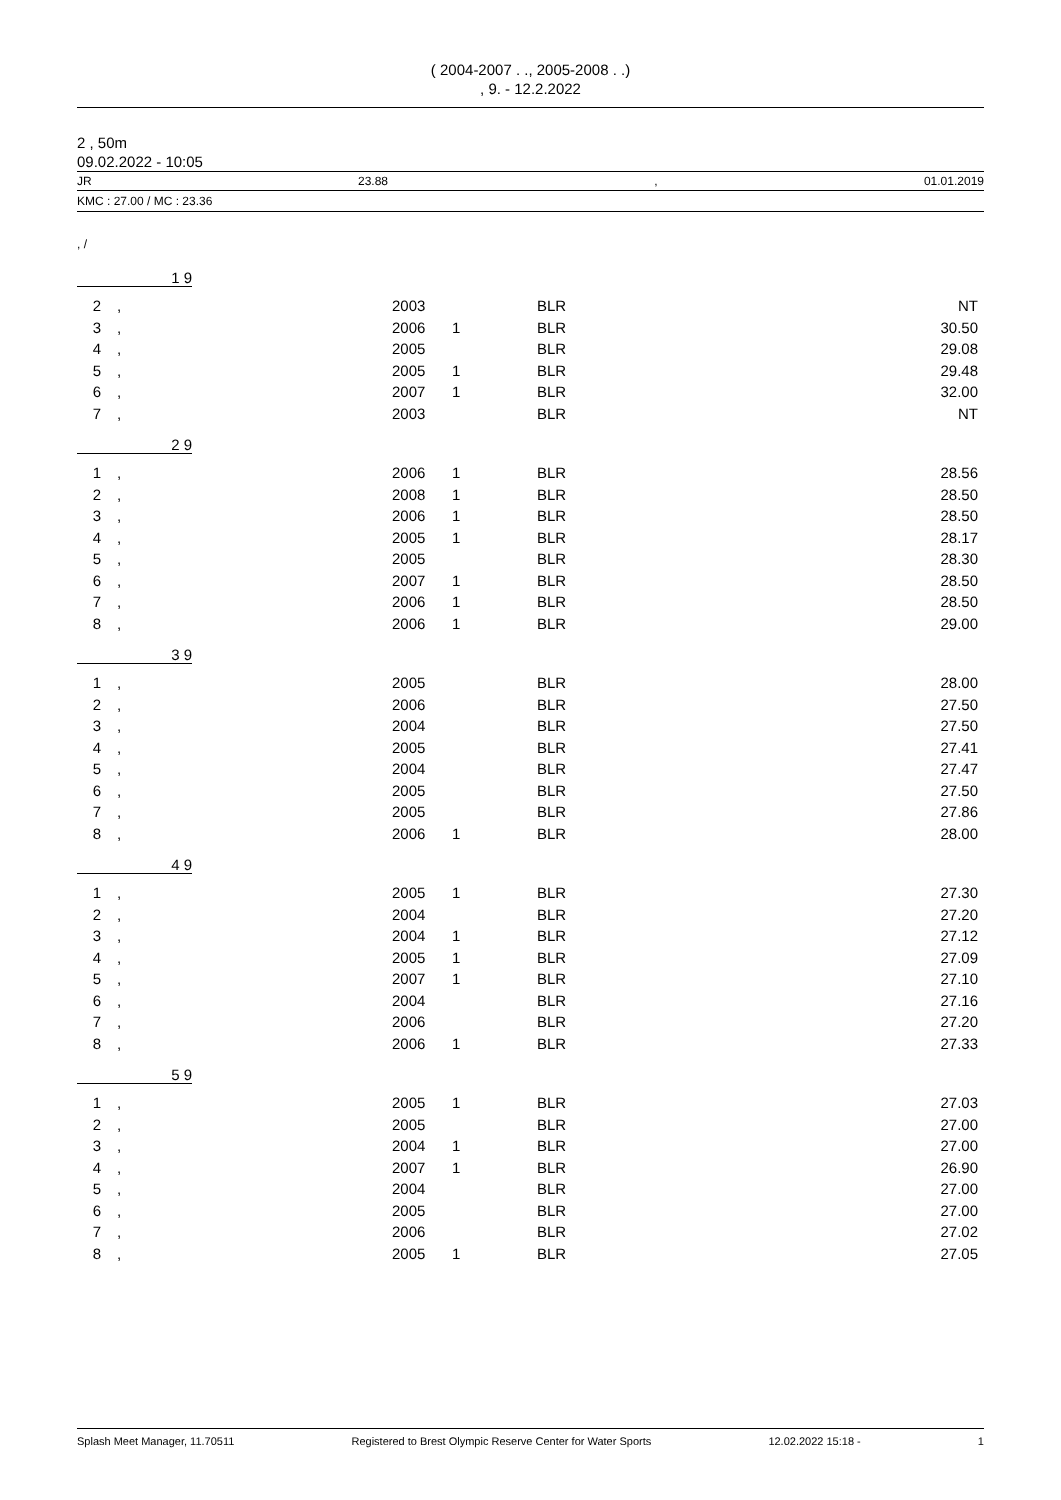( 2004-2007 . ., 2005-2008 . .)
, 9. - 12.2.2022
2 , 50m
09.02.2022 - 10:05
JR 23.88, 01.01.2019
KMC : 27.00 / MC : 23.36
, /
1 9
| 2 | , | 2003 | | BLR | NT |
| 3 | , | 2006 | 1 | BLR | 30.50 |
| 4 | , | 2005 | | BLR | 29.08 |
| 5 | , | 2005 | 1 | BLR | 29.48 |
| 6 | , | 2007 | 1 | BLR | 32.00 |
| 7 | , | 2003 | | BLR | NT |
2 9
| 1 | , | 2006 | 1 | BLR | 28.56 |
| 2 | , | 2008 | 1 | BLR | 28.50 |
| 3 | , | 2006 | 1 | BLR | 28.50 |
| 4 | , | 2005 | 1 | BLR | 28.17 |
| 5 | , | 2005 | | BLR | 28.30 |
| 6 | , | 2007 | 1 | BLR | 28.50 |
| 7 | , | 2006 | 1 | BLR | 28.50 |
| 8 | , | 2006 | 1 | BLR | 29.00 |
3 9
| 1 | , | 2005 | | BLR | 28.00 |
| 2 | , | 2006 | | BLR | 27.50 |
| 3 | , | 2004 | | BLR | 27.50 |
| 4 | , | 2005 | | BLR | 27.41 |
| 5 | , | 2004 | | BLR | 27.47 |
| 6 | , | 2005 | | BLR | 27.50 |
| 7 | , | 2005 | | BLR | 27.86 |
| 8 | , | 2006 | 1 | BLR | 28.00 |
4 9
| 1 | , | 2005 | 1 | BLR | 27.30 |
| 2 | , | 2004 | | BLR | 27.20 |
| 3 | , | 2004 | 1 | BLR | 27.12 |
| 4 | , | 2005 | 1 | BLR | 27.09 |
| 5 | , | 2007 | 1 | BLR | 27.10 |
| 6 | , | 2004 | | BLR | 27.16 |
| 7 | , | 2006 | | BLR | 27.20 |
| 8 | , | 2006 | 1 | BLR | 27.33 |
5 9
| 1 | , | 2005 | 1 | BLR | 27.03 |
| 2 | , | 2005 | | BLR | 27.00 |
| 3 | , | 2004 | 1 | BLR | 27.00 |
| 4 | , | 2007 | 1 | BLR | 26.90 |
| 5 | , | 2004 | | BLR | 27.00 |
| 6 | , | 2005 | | BLR | 27.00 |
| 7 | , | 2006 | | BLR | 27.02 |
| 8 | , | 2005 | 1 | BLR | 27.05 |
Splash Meet Manager, 11.70511 Registered to Brest Olympic Reserve Center for Water Sports 12.02.2022 15:18 - 1